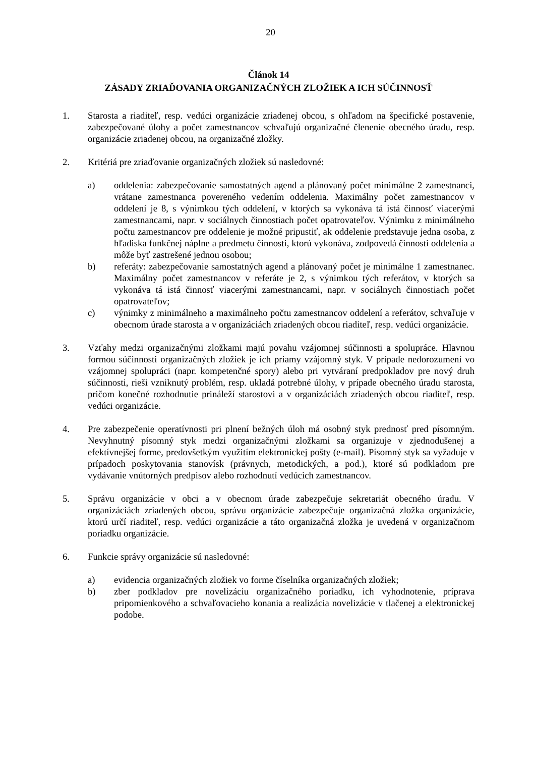20
Článok 14
ZÁSADY ZRIAĎOVANIA ORGANIZAČNÝCH ZLOŽIEK A ICH SÚČINNOSŤ
1. Starosta a riaditeľ, resp. vedúci organizácie zriadenej obcou, s ohľadom na špecifické postavenie, zabezpečované úlohy a počet zamestnancov schvaľujú organizačné členenie obecného úradu, resp. organizácie zriadenej obcou, na organizačné zložky.
2. Kritériá pre zriaďovanie organizačných zložiek sú nasledovné:
a) oddelenia: zabezpečovanie samostatných agend a plánovaný počet minimálne 2 zamestnanci, vrátane zamestnanca povereného vedením oddelenia. Maximálny počet zamestnancov v oddelení je 8, s výnimkou tých oddelení, v ktorých sa vykonáva tá istá činnosť viacerými zamestnancami, napr. v sociálnych činnostiach počet opatrovateľov. Výnimku z minimálneho počtu zamestnancov pre oddelenie je možné pripustiť, ak oddelenie predstavuje jedna osoba, z hľadiska funkčnej náplne a predmetu činnosti, ktorú vykonáva, zodpovedá činnosti oddelenia a môže byť zastrešené jednou osobou;
b) referáty: zabezpečovanie samostatných agend a plánovaný počet je minimálne 1 zamestnanec. Maximálny počet zamestnancov v referáte je 2, s výnimkou tých referátov, v ktorých sa vykonáva tá istá činnosť viacerými zamestnancami, napr. v sociálnych činnostiach počet opatrovateľov;
c) výnimky z minimálneho a maximálneho počtu zamestnancov oddelení a referátov, schvaľuje v obecnom úrade starosta a v organizáciách zriadených obcou riaditeľ, resp. vedúci organizácie.
3. Vzťahy medzi organizačnými zložkami majú povahu vzájomnej súčinnosti a spolupráce. Hlavnou formou súčinnosti organizačných zložiek je ich priamy vzájomný styk. V prípade nedorozumení vo vzájomnej spolupráci (napr. kompetenčné spory) alebo pri vytváraní predpokladov pre nový druh súčinnosti, rieši vzniknutý problém, resp. ukladá potrebné úlohy, v prípade obecného úradu starosta, pričom konečné rozhodnutie prináleží starostovi a v organizáciách zriadených obcou riaditeľ, resp. vedúci organizácie.
4. Pre zabezpečenie operatívnosti pri plnení bežných úloh má osobný styk prednosť pred písomným. Nevyhnutný písomný styk medzi organizačnými zložkami sa organizuje v zjednodušenej a efektívnejšej forme, predovšetkým využitím elektronickej pošty (e-mail). Písomný styk sa vyžaduje v prípadoch poskytovania stanovísk (právnych, metodických, a pod.), ktoré sú podkladom pre vydávanie vnútorných predpisov alebo rozhodnutí vedúcich zamestnancov.
5. Správu organizácie v obci a v obecnom úrade zabezpečuje sekretariát obecného úradu. V organizáciách zriadených obcou, správu organizácie zabezpečuje organizačná zložka organizácie, ktorú určí riaditeľ, resp. vedúci organizácie a táto organizačná zložka je uvedená v organizačnom poriadku organizácie.
6. Funkcie správy organizácie sú nasledovné:
a) evidencia organizačných zložiek vo forme číselníka organizačných zložiek;
b) zber podkladov pre novelizáciu organizačného poriadku, ich vyhodnotenie, príprava pripomienkového a schvaľovacieho konania a realizácia novelizácie v tlačenej a elektronickej podobe.